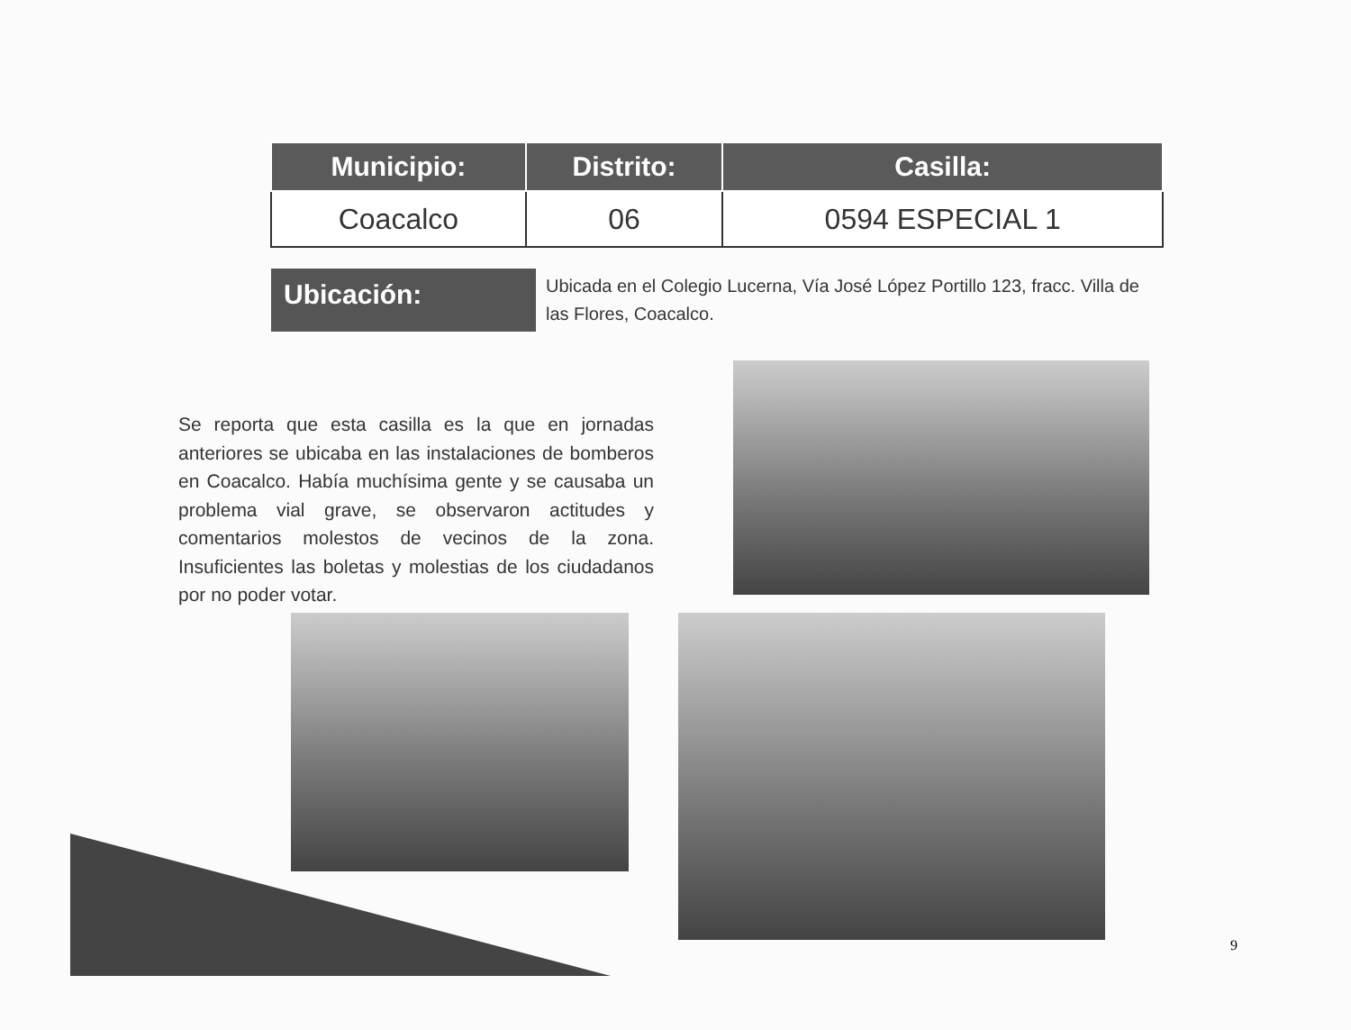| Municipio: | Distrito: | Casilla: |
| --- | --- | --- |
| Coacalco | 06 | 0594 ESPECIAL 1 |
Ubicación:
Ubicada en el Colegio Lucerna, Vía José López Portillo 123, fracc. Villa de las Flores, Coacalco.
Se reporta que esta casilla es la que en jornadas anteriores se ubicaba en las instalaciones de bomberos en Coacalco. Había muchísima gente y se causaba un problema vial grave, se observaron actitudes y comentarios molestos de vecinos de la zona. Insuficientes las boletas y molestias de los ciudadanos por no poder votar.
9